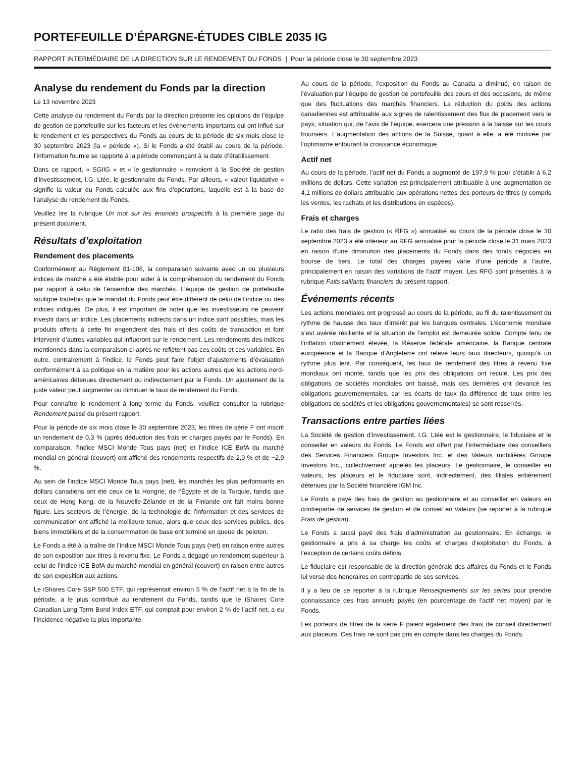PORTEFEUILLE D’ÉPARGNE-ÉTUDES CIBLE 2035 IG
RAPPORT INTERMÉDIAIRE DE LA DIRECTION SUR LE RENDEMENT DU FONDS | Pour la période close le 30 septembre 2023
Analyse du rendement du Fonds par la direction
Le 13 novembre 2023
Cette analyse du rendement du Fonds par la direction présente les opinions de l’équipe de gestion de portefeuille sur les facteurs et les événements importants qui ont influé sur le rendement et les perspectives du Fonds au cours de la période de six mois close le 30 septembre 2023 (la « période »). Si le Fonds a été établi au cours de la période, l’information fournie se rapporte à la période commençant à la date d’établissement.
Dans ce rapport, « SGIIG » et « le gestionnaire » renvoient à la Société de gestion d’investissement, I.G. Ltée, le gestionnaire du Fonds. Par ailleurs, « valeur liquidative » signifie la valeur du Fonds calculée aux fins d’opérations, laquelle est à la base de l’analyse du rendement du Fonds.
Veuillez lire la rubrique Un mot sur les énoncés prospectifs à la première page du présent document.
Résultats d’exploitation
Rendement des placements
Conformément au Règlement 81-106, la comparaison suivante avec un ou plusieurs indices de marché a été établie pour aider à la compréhension du rendement du Fonds par rapport à celui de l’ensemble des marchés. L’équipe de gestion de portefeuille souligne toutefois que le mandat du Fonds peut être différent de celui de l’indice ou des indices indiqués. De plus, il est important de noter que les investisseurs ne peuvent investir dans un indice. Les placements indirects dans un indice sont possibles, mais les produits offerts à cette fin engendrent des frais et des coûts de transaction et font intervenir d’autres variables qui influeront sur le rendement. Les rendements des indices mentionnés dans la comparaison ci-après ne reflètent pas ces coûts et ces variables. En outre, contrairement à l’indice, le Fonds peut faire l’objet d’ajustements d’évaluation conformément à sa politique en la matière pour les actions autres que les actions nord-américaines détenues directement ou indirectement par le Fonds. Un ajustement de la juste valeur peut augmenter ou diminuer le taux de rendement du Fonds.
Pour connaître le rendement à long terme du Fonds, veuillez consulter la rubrique Rendement passé du présent rapport.
Pour la période de six mois close le 30 septembre 2023, les titres de série F ont inscrit un rendement de 0,3 % (après déduction des frais et charges payés par le Fonds). En comparaison, l’indice MSCI Monde Tous pays (net) et l’indice ICE BofA du marché mondial en général (couvert) ont affiché des rendements respectifs de 2,9 % et de −2,9 %.
Au sein de l’indice MSCI Monde Tous pays (net), les marchés les plus performants en dollars canadiens ont été ceux de la Hongrie, de l’Égypte et de la Turquie, tandis que ceux de Hong Kong, de la Nouvelle-Zélande et de la Finlande ont fait moins bonne figure. Les secteurs de l’énergie, de la technologie de l’information et des services de communication ont affiché la meilleure tenue, alors que ceux des services publics, des biens immobiliers et de la consommation de base ont terminé en queue de peloton.
Le Fonds a été à la traîne de l’indice MSCI Monde Tous pays (net) en raison entre autres de son exposition aux titres à revenu fixe. Le Fonds a dégagé un rendement supérieur à celui de l’indice ICE BofA du marché mondial en général (couvert) en raison entre autres de son exposition aux actions.
Le iShares Core S&P 500 ETF, qui représentait environ 5 % de l’actif net à la fin de la période, a le plus contribué au rendement du Fonds, tandis que le iShares Core Canadian Long Term Bond Index ETF, qui comptait pour environ 2 % de l’actif net, a eu l’incidence négative la plus importante.
Au cours de la période, l’exposition du Fonds au Canada a diminué, en raison de l’évaluation par l’équipe de gestion de portefeuille des cours et des occasions, de même que des fluctuations des marchés financiers. La réduction du poids des actions canadiennes est attribuable aux signes de ralentissement des flux de placement vers le pays, situation qui, de l’avis de l’équipe, exercera une pression à la baisse sur les cours boursiers. L’augmentation des actions de la Suisse, quant à elle, a été motivée par l’optimisme entourant la croissance économique.
Actif net
Au cours de la période, l’actif net du Fonds a augmenté de 197,9 % pour s’établir à 6,2 millions de dollars. Cette variation est principalement attribuable à une augmentation de 4,1 millions de dollars attribuable aux opérations nettes des porteurs de titres (y compris les ventes, les rachats et les distributions en espèces).
Frais et charges
Le ratio des frais de gestion (« RFG ») annualisé au cours de la période close le 30 septembre 2023 a été inférieur au RFG annualisé pour la période close le 31 mars 2023 en raison d’une diminution des placements du Fonds dans des fonds négociés en bourse de tiers. Le total des charges payées varie d’une période à l’autre, principalement en raison des variations de l’actif moyen. Les RFG sont présentés à la rubrique Faits saillants financiers du présent rapport.
Événements récents
Les actions mondiales ont progressé au cours de la période, au fil du ralentissement du rythme de hausse des taux d’intérêt par les banques centrales. L’économie mondiale s’est avérée résiliente et la situation de l’emploi est demeurée solide. Compte tenu de l’inflation obstinément élevée, la Réserve fédérale américaine, la Banque centrale européenne et la Banque d’Angleterre ont relevé leurs taux directeurs, quoiqu’à un rythme plus lent. Par conséquent, les taux de rendement des titres à revenu fixe mondiaux ont monté, tandis que les prix des obligations ont reculé. Les prix des obligations de sociétés mondiales ont baissé, mais ces dernières ont devancé les obligations gouvernementales, car les écarts de taux (la différence de taux entre les obligations de sociétés et les obligations gouvernementales) se sont resserrés.
Transactions entre parties liées
La Société de gestion d’investissement, I.G. Ltée est le gestionnaire, le fiduciaire et le conseiller en valeurs du Fonds. Le Fonds est offert par l’intermédiaire des conseillers des Services Financiers Groupe Investors Inc. et des Valeurs mobilières Groupe Investors Inc., collectivement appelés les placeurs. Le gestionnaire, le conseiller en valeurs, les placeurs et le fiduciaire sont, indirectement, des filiales entièrement détenues par la Société financière IGM Inc.
Le Fonds a payé des frais de gestion au gestionnaire et au conseiller en valeurs en contrepartie de services de gestion et de conseil en valeurs (se reporter à la rubrique Frais de gestion).
Le Fonds a aussi payé des frais d’administration au gestionnaire. En échange, le gestionnaire a pris à sa charge les coûts et charges d’exploitation du Fonds, à l’exception de certains coûts définis.
Le fiduciaire est responsable de la direction générale des affaires du Fonds et le Fonds lui verse des honoraires en contrepartie de ses services.
Il y a lieu de se reporter à la rubrique Renseignements sur les séries pour prendre connaissance des frais annuels payés (en pourcentage de l’actif net moyen) par le Fonds.
Les porteurs de titres de la série F paient également des frais de conseil directement aux placeurs. Ces frais ne sont pas pris en compte dans les charges du Fonds.